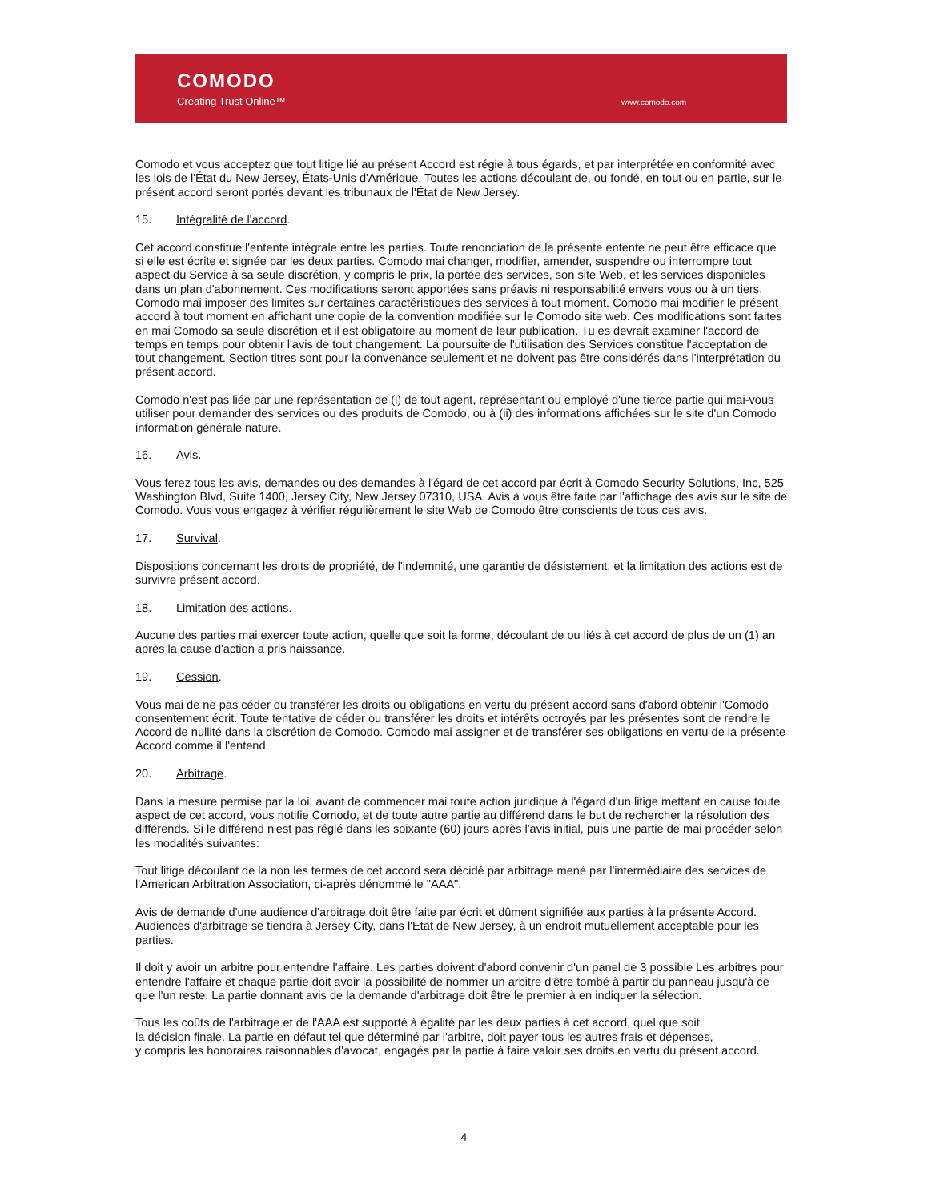COMODO
Creating Trust Online™ www.comodo.com
Comodo et vous acceptez que tout litige lié au présent Accord est régie à tous égards, et par interprétée en conformité avec les lois de l'État du New Jersey, États-Unis d'Amérique. Toutes les actions découlant de, ou fondé, en tout ou en partie, sur le présent accord seront portés devant les tribunaux de l'État de New Jersey.
15. Intégralité de l'accord.
Cet accord constitue l'entente intégrale entre les parties. Toute renonciation de la présente entente ne peut être efficace que si elle est écrite et signée par les deux parties. Comodo mai changer, modifier, amender, suspendre ou interrompre tout aspect du Service à sa seule discrétion, y compris le prix, la portée des services, son site Web, et les services disponibles dans un plan d'abonnement. Ces modifications seront apportées sans préavis ni responsabilité envers vous ou à un tiers. Comodo mai imposer des limites sur certaines caractéristiques des services à tout moment. Comodo mai modifier le présent accord à tout moment en affichant une copie de la convention modifiée sur le Comodo site web. Ces modifications sont faites en mai Comodo sa seule discrétion et il est obligatoire au moment de leur publication. Tu es devrait examiner l'accord de temps en temps pour obtenir l'avis de tout changement. La poursuite de l'utilisation des Services constitue l'acceptation de tout changement. Section titres sont pour la convenance seulement et ne doivent pas être considérés dans l'interprétation du présent accord.
Comodo n'est pas liée par une représentation de (i) de tout agent, représentant ou employé d'une tierce partie qui mai-vous utiliser pour demander des services ou des produits de Comodo, ou à (ii) des informations affichées sur le site d'un Comodo information générale nature.
16. Avis.
Vous ferez tous les avis, demandes ou des demandes à l'égard de cet accord par écrit à Comodo Security Solutions, Inc, 525 Washington Blvd, Suite 1400, Jersey City, New Jersey 07310, USA. Avis à vous être faite par l'affichage des avis sur le site de Comodo. Vous vous engagez à vérifier régulièrement le site Web de Comodo être conscients de tous ces avis.
17. Survival.
Dispositions concernant les droits de propriété, de l'indemnité, une garantie de désistement, et la limitation des actions est de survivre présent accord.
18. Limitation des actions.
Aucune des parties mai exercer toute action, quelle que soit la forme, découlant de ou liés à cet accord de plus de un (1) an après la cause d'action a pris naissance.
19. Cession.
Vous mai de ne pas céder ou transférer les droits ou obligations en vertu du présent accord sans d'abord obtenir l'Comodo consentement écrit. Toute tentative de céder ou transférer les droits et intérêts octroyés par les présentes sont de rendre le Accord de nullité dans la discrétion de Comodo. Comodo mai assigner et de transférer ses obligations en vertu de la présente Accord comme il l'entend.
20. Arbitrage.
Dans la mesure permise par la loi, avant de commencer mai toute action juridique à l'égard d'un litige mettant en cause toute aspect de cet accord, vous notifie Comodo, et de toute autre partie au différend dans le but de rechercher la résolution des différends. Si le différend n'est pas réglé dans les soixante (60) jours après l'avis initial, puis une partie de mai procéder selon les modalités suivantes:
Tout litige découlant de la non les termes de cet accord sera décidé par arbitrage mené par l'intermédiaire des services de l'American Arbitration Association, ci-après dénommé le "AAA".
Avis de demande d'une audience d'arbitrage doit être faite par écrit et dûment signifiée aux parties à la présente Accord. Audiences d'arbitrage se tiendra à Jersey City, dans l'Etat de New Jersey, à un endroit mutuellement acceptable pour les parties.
Il doit y avoir un arbitre pour entendre l'affaire. Les parties doivent d'abord convenir d'un panel de 3 possible Les arbitres pour entendre l'affaire et chaque partie doit avoir la possibilité de nommer un arbitre d'être tombé à partir du panneau jusqu'à ce que l'un reste. La partie donnant avis de la demande d'arbitrage doit être le premier à en indiquer la sélection.
Tous les coûts de l'arbitrage et de l'AAA est supporté à égalité par les deux parties à cet accord, quel que soit
la décision finale. La partie en défaut tel que déterminé par l'arbitre, doit payer tous les autres frais et dépenses,
y compris les honoraires raisonnables d'avocat, engagés par la partie à faire valoir ses droits en vertu du présent accord.
4